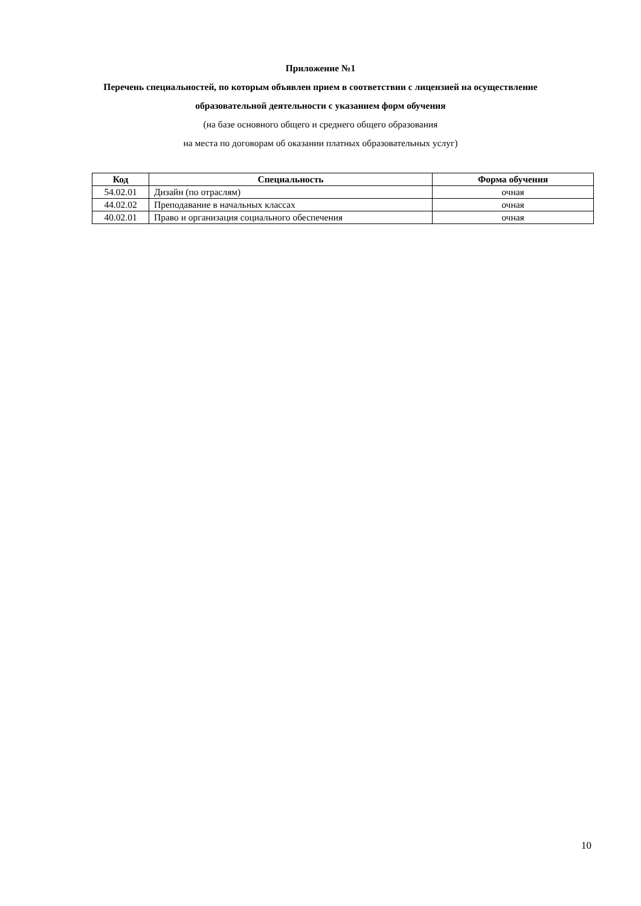Приложение №1
Перечень специальностей, по которым объявлен прием в соответствии с лицензией на осуществление
образовательной деятельности с указанием форм обучения
(на базе основного общего и среднего общего образования
на места по договорам об оказании платных образовательных услуг)
| Код | Специальность | Форма обучения |
| --- | --- | --- |
| 54.02.01 | Дизайн (по отраслям) | очная |
| 44.02.02 | Преподавание в начальных классах | очная |
| 40.02.01 | Право и организация социального обеспечения | очная |
10